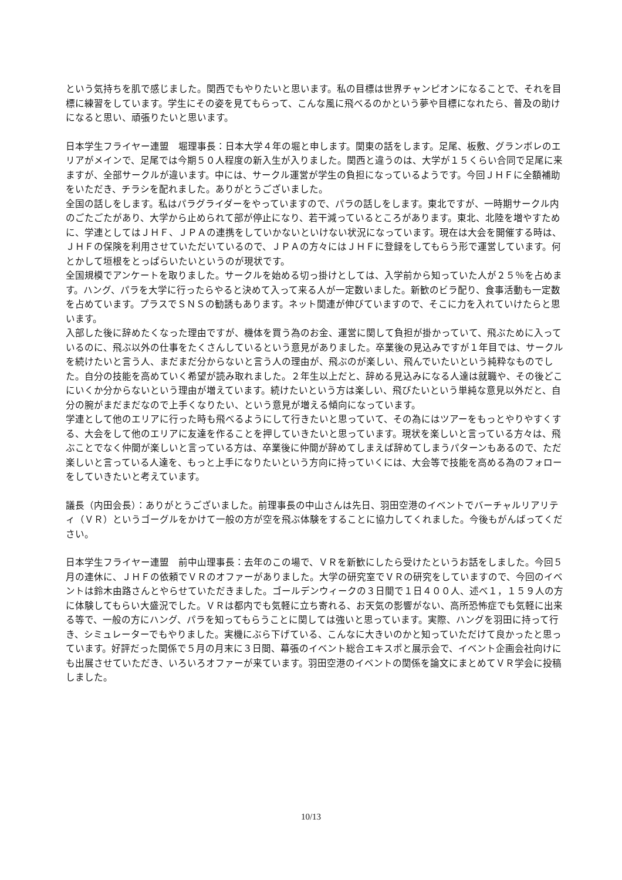という気持ちを肌で感じました。関西でもやりたいと思います。私の目標は世界チャンピオンになることで、それを目標に練習をしています。学生にその姿を見てもらって、こんな風に飛べるのかという夢や目標になれたら、普及の助けになると思い、頑張りたいと思います。
日本学生フライヤー連盟　堀理事長：日本大学４年の堀と申します。関東の話をします。足尾、板敷、グランボレのエリアがメインで、足尾では今期５０人程度の新入生が入りました。関西と違うのは、大学が１５くらい合同で足尾に来ますが、全部サークルが違います。中には、サークル運営が学生の負担になっているようです。今回ＪＨＦに全額補助をいただき、チラシを配れました。ありがとうございました。
全国の話しをします。私はパラグライダーをやっていますので、パラの話しをします。東北ですが、一時期サークル内のごたごたがあり、大学から止められて部が停止になり、若干減っているところがあります。東北、北陸を増やすために、学連としてはＪＨＦ、ＪＰＡの連携をしていかないといけない状況になっています。現在は大会を開催する時は、ＪＨＦの保険を利用させていただいているので、ＪＰＡの方々にはＪＨＦに登録をしてもらう形で運営しています。何とかして垣根をとっぱらいたいというのが現状です。
全国規模でアンケートを取りました。サークルを始める切っ掛けとしては、入学前から知っていた人が２５％を占めます。ハング、パラを大学に行ったらやると決めて入って来る人が一定数いました。新歓のビラ配り、食事活動も一定数を占めています。プラスでＳＮＳの勧誘もあります。ネット関連が伸びていますので、そこに力を入れていけたらと思います。
入部した後に辞めたくなった理由ですが、機体を買う為のお金、運営に関して負担が掛かっていて、飛ぶために入っているのに、飛ぶ以外の仕事をたくさんしているという意見がありました。卒業後の見込みですが１年目では、サークルを続けたいと言う人、まだまだ分からないと言う人の理由が、飛ぶのが楽しい、飛んでいたいという純粋なものでした。自分の技能を高めていく希望が読み取れました。２年生以上だと、辞める見込みになる人達は就職や、その後どこにいくか分からないという理由が増えています。続けたいという方は楽しい、飛びたいという単純な意見以外だと、自分の腕がまだまだなので上手くなりたい、という意見が増える傾向になっています。
学連として他のエリアに行った時も飛べるようにして行きたいと思っていて、その為にはツアーをもっとやりやすくする、大会をして他のエリアに友達を作ることを押していきたいと思っています。現状を楽しいと言っている方々は、飛ぶことでなく仲間が楽しいと言っている方は、卒業後に仲間が辞めてしまえば辞めてしまうパターンもあるので、ただ楽しいと言っている人達を、もっと上手になりたいという方向に持っていくには、大会等で技能を高める為のフォローをしていきたいと考えています。
議長（内田会長）：ありがとうございました。前理事長の中山さんは先日、羽田空港のイベントでバーチャルリアリティ（ＶＲ）というゴーグルをかけて一般の方が空を飛ぶ体験をすることに協力してくれました。今後もがんばってください。
日本学生フライヤー連盟　前中山理事長：去年のこの場で、ＶＲを新歓にしたら受けたというお話をしました。今回５月の連休に、ＪＨＦの依頼でＶＲのオファーがありました。大学の研究室でＶＲの研究をしていますので、今回のイベントは鈴木由路さんとやらせていただきました。ゴールデンウィークの３日間で１日４００人、述べ１，１５９人の方に体験してもらい大盛況でした。ＶＲは都内でも気軽に立ち寄れる、お天気の影響がない、高所恐怖症でも気軽に出来る等で、一般の方にハング、パラを知ってもらうことに関しては強いと思っています。実際、ハングを羽田に持って行き、シミュレーターでもやりました。実機にぶら下げている、こんなに大きいのかと知っていただけて良かったと思っています。好評だった関係で５月の月末に３日間、幕張のイベント総合エキスポと展示会で、イベント企画会社向けにも出展させていただき、いろいろオファーが来ています。羽田空港のイベントの関係を論文にまとめてＶＲ学会に投稿しました。
10/13